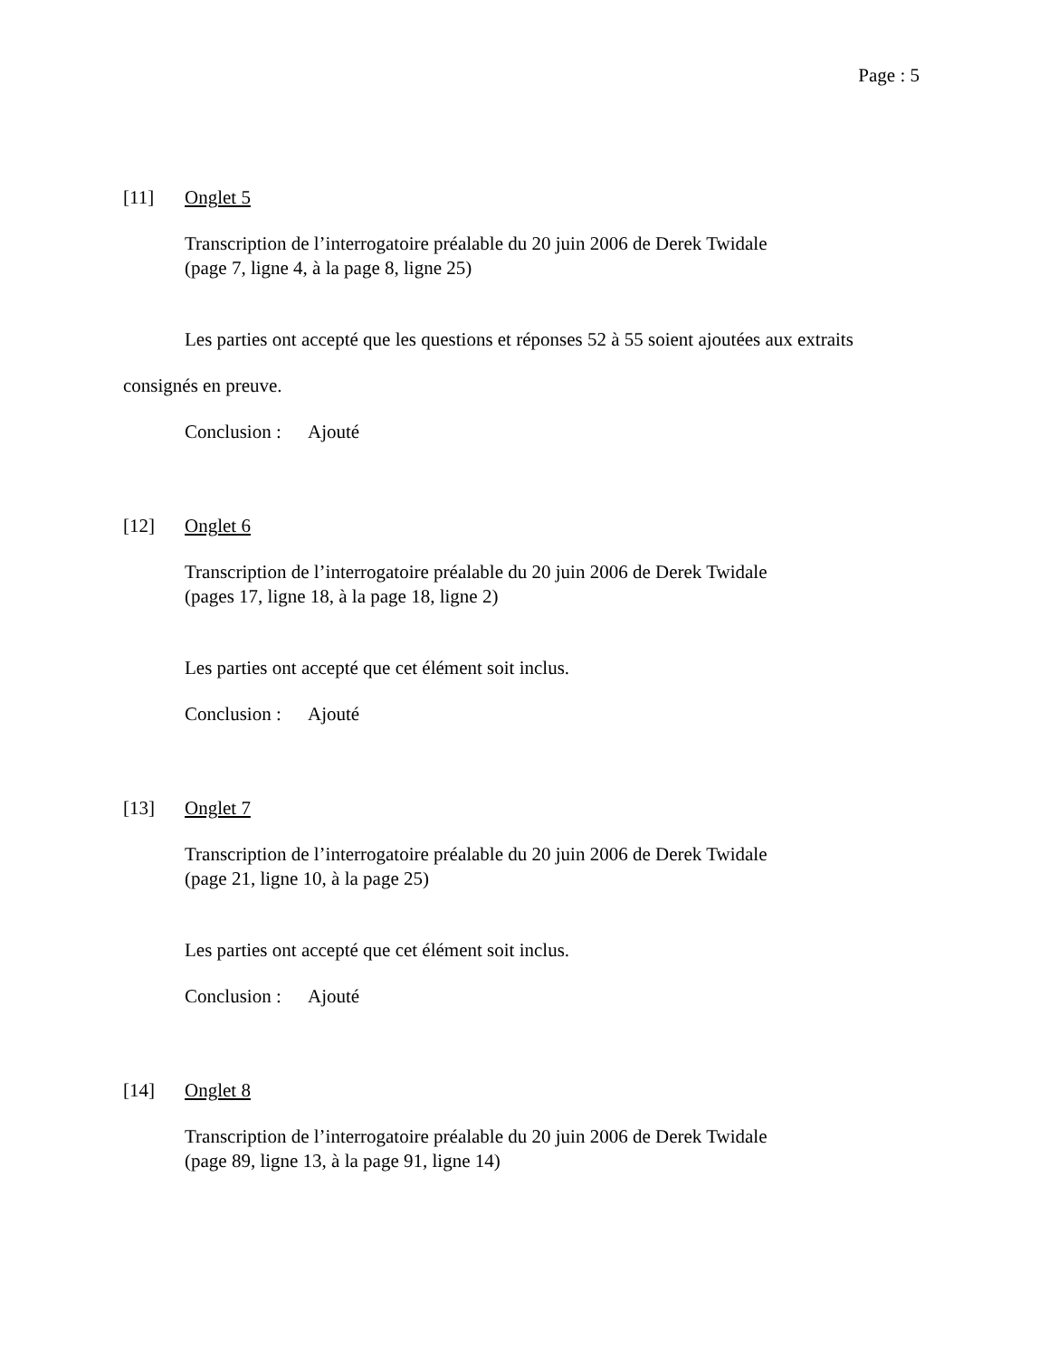Page : 5
[11] Onglet 5
Transcription de l’interrogatoire préalable du 20 juin 2006 de Derek Twidale
(page 7, ligne 4, à la page 8, ligne 25)
Les parties ont accepté que les questions et réponses 52 à 55 soient ajoutées aux extraits
consignés en preuve.
Conclusion : Ajouté
[12] Onglet 6
Transcription de l’interrogatoire préalable du 20 juin 2006 de Derek Twidale
(pages 17, ligne 18, à la page 18, ligne 2)
Les parties ont accepté que cet élément soit inclus.
Conclusion : Ajouté
[13] Onglet 7
Transcription de l’interrogatoire préalable du 20 juin 2006 de Derek Twidale
(page 21, ligne 10, à la page 25)
Les parties ont accepté que cet élément soit inclus.
Conclusion : Ajouté
[14] Onglet 8
Transcription de l’interrogatoire préalable du 20 juin 2006 de Derek Twidale
(page 89, ligne 13, à la page 91, ligne 14)